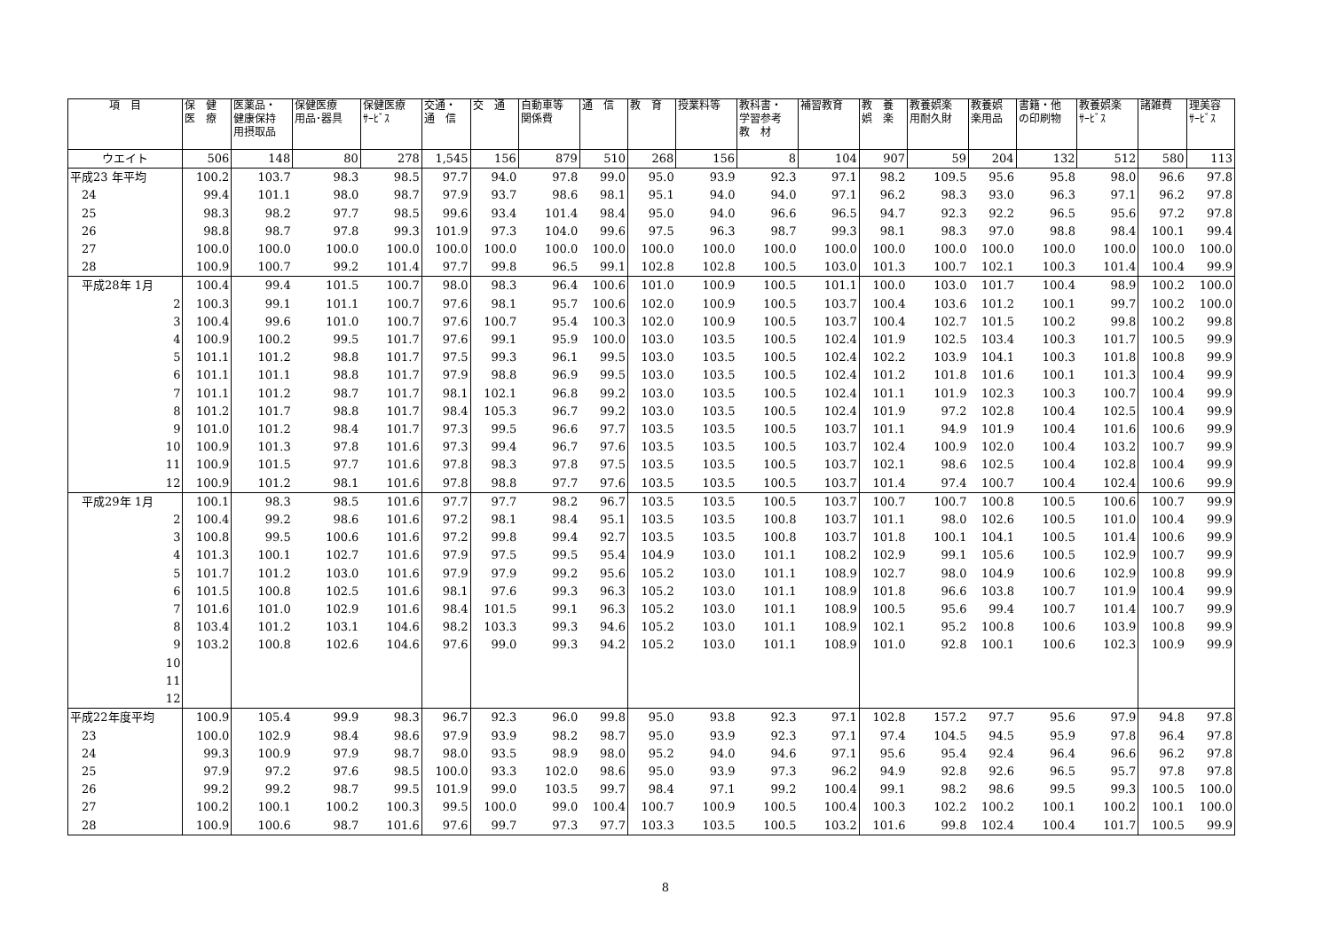| 項 目 | 保 健 医 療 | 医薬品・ 健康保持 用摂取品 | 保健医療 用品･器具 | 保健医療 ｻｰﾋﾞｽ | 交通・ 通 信 | 交 通 | 自動車等 関係費 | 通 信 | 教 育 | 授業料等 | 教科書・ 学習参考 教 材 | 補習教育 | 教 養 娯 楽 | 教養娯楽 用耐久財 | 教養娯 楽用品 | 書籍・他 の印刷物 | 教養娯楽 ｻｰﾋﾞｽ | 諸雑費 | 理美容 ｻｰﾋﾞｽ |
| --- | --- | --- | --- | --- | --- | --- | --- | --- | --- | --- | --- | --- | --- | --- | --- | --- | --- | --- | --- |
| ウエイト | 506 | 148 | 80 | 278 | 1,545 | 156 | 879 | 510 | 268 | 156 | 8 | 104 | 907 | 59 | 204 | 132 | 512 | 580 | 113 |
| 平成23 年平均 | 100.2 | 103.7 | 98.3 | 98.5 | 97.7 | 94.0 | 97.8 | 99.0 | 95.0 | 93.9 | 92.3 | 97.1 | 98.2 | 109.5 | 95.6 | 95.8 | 98.0 | 96.6 | 97.8 |
| 24 | 99.4 | 101.1 | 98.0 | 98.7 | 97.9 | 93.7 | 98.6 | 98.1 | 95.1 | 94.0 | 94.0 | 97.1 | 96.2 | 98.3 | 93.0 | 96.3 | 97.1 | 96.2 | 97.8 |
| 25 | 98.3 | 98.2 | 97.7 | 98.5 | 99.6 | 93.4 | 101.4 | 98.4 | 95.0 | 94.0 | 96.6 | 96.5 | 94.7 | 92.3 | 92.2 | 96.5 | 95.6 | 97.2 | 97.8 |
| 26 | 98.8 | 98.7 | 97.8 | 99.3 | 101.9 | 97.3 | 104.0 | 99.6 | 97.5 | 96.3 | 98.7 | 99.3 | 98.1 | 98.3 | 97.0 | 98.8 | 98.4 | 100.1 | 99.4 |
| 27 | 100.0 | 100.0 | 100.0 | 100.0 | 100.0 | 100.0 | 100.0 | 100.0 | 100.0 | 100.0 | 100.0 | 100.0 | 100.0 | 100.0 | 100.0 | 100.0 | 100.0 | 100.0 | 100.0 |
| 28 | 100.9 | 100.7 | 99.2 | 101.4 | 97.7 | 99.8 | 96.5 | 99.1 | 102.8 | 102.8 | 100.5 | 103.0 | 101.3 | 100.7 | 102.1 | 100.3 | 101.4 | 100.4 | 99.9 |
| 平成28年 1月 | 100.4 | 99.4 | 101.5 | 100.7 | 98.0 | 98.3 | 96.4 | 100.6 | 101.0 | 100.9 | 100.5 | 101.1 | 100.0 | 103.0 | 101.7 | 100.4 | 98.9 | 100.2 | 100.0 |
| 2 | 100.3 | 99.1 | 101.1 | 100.7 | 97.6 | 98.1 | 95.7 | 100.6 | 102.0 | 100.9 | 100.5 | 103.7 | 100.4 | 103.6 | 101.2 | 100.1 | 99.7 | 100.2 | 100.0 |
| 3 | 100.4 | 99.6 | 101.0 | 100.7 | 97.6 | 100.7 | 95.4 | 100.3 | 102.0 | 100.9 | 100.5 | 103.7 | 100.4 | 102.7 | 101.5 | 100.2 | 99.8 | 100.2 | 99.8 |
| 4 | 100.9 | 100.2 | 99.5 | 101.7 | 97.6 | 99.1 | 95.9 | 100.0 | 103.0 | 103.5 | 100.5 | 102.4 | 101.9 | 102.5 | 103.4 | 100.3 | 101.7 | 100.5 | 99.9 |
| 5 | 101.1 | 101.2 | 98.8 | 101.7 | 97.5 | 99.3 | 96.1 | 99.5 | 103.0 | 103.5 | 100.5 | 102.4 | 102.2 | 103.9 | 104.1 | 100.3 | 101.8 | 100.8 | 99.9 |
| 6 | 101.1 | 101.1 | 98.8 | 101.7 | 97.9 | 98.8 | 96.9 | 99.5 | 103.0 | 103.5 | 100.5 | 102.4 | 101.2 | 101.8 | 101.6 | 100.1 | 101.3 | 100.4 | 99.9 |
| 7 | 101.1 | 101.2 | 98.7 | 101.7 | 98.1 | 102.1 | 96.8 | 99.2 | 103.0 | 103.5 | 100.5 | 102.4 | 101.1 | 101.9 | 102.3 | 100.3 | 100.7 | 100.4 | 99.9 |
| 8 | 101.2 | 101.7 | 98.8 | 101.7 | 98.4 | 105.3 | 96.7 | 99.2 | 103.0 | 103.5 | 100.5 | 102.4 | 101.9 | 97.2 | 102.8 | 100.4 | 102.5 | 100.4 | 99.9 |
| 9 | 101.0 | 101.2 | 98.4 | 101.7 | 97.3 | 99.5 | 96.6 | 97.7 | 103.5 | 103.5 | 100.5 | 103.7 | 101.1 | 94.9 | 101.9 | 100.4 | 101.6 | 100.6 | 99.9 |
| 10 | 100.9 | 101.3 | 97.8 | 101.6 | 97.3 | 99.4 | 96.7 | 97.6 | 103.5 | 103.5 | 100.5 | 103.7 | 102.4 | 100.9 | 102.0 | 100.4 | 103.2 | 100.7 | 99.9 |
| 11 | 100.9 | 101.5 | 97.7 | 101.6 | 97.8 | 98.3 | 97.8 | 97.5 | 103.5 | 103.5 | 100.5 | 103.7 | 102.1 | 98.6 | 102.5 | 100.4 | 102.8 | 100.4 | 99.9 |
| 12 | 100.9 | 101.2 | 98.1 | 101.6 | 97.8 | 98.8 | 97.7 | 97.6 | 103.5 | 103.5 | 100.5 | 103.7 | 101.4 | 97.4 | 100.7 | 100.4 | 102.4 | 100.6 | 99.9 |
| 平成29年 1月 | 100.1 | 98.3 | 98.5 | 101.6 | 97.7 | 97.7 | 98.2 | 96.7 | 103.5 | 103.5 | 100.5 | 103.7 | 100.7 | 100.7 | 100.8 | 100.5 | 100.6 | 100.7 | 99.9 |
| 2 | 100.4 | 99.2 | 98.6 | 101.6 | 97.2 | 98.1 | 98.4 | 95.1 | 103.5 | 103.5 | 100.8 | 103.7 | 101.1 | 98.0 | 102.6 | 100.5 | 101.0 | 100.4 | 99.9 |
| 3 | 100.8 | 99.5 | 100.6 | 101.6 | 97.2 | 99.8 | 99.4 | 92.7 | 103.5 | 103.5 | 100.8 | 103.7 | 101.8 | 100.1 | 104.1 | 100.5 | 101.4 | 100.6 | 99.9 |
| 4 | 101.3 | 100.1 | 102.7 | 101.6 | 97.9 | 97.5 | 99.5 | 95.4 | 104.9 | 103.0 | 101.1 | 108.2 | 102.9 | 99.1 | 105.6 | 100.5 | 102.9 | 100.7 | 99.9 |
| 5 | 101.7 | 101.2 | 103.0 | 101.6 | 97.9 | 97.9 | 99.2 | 95.6 | 105.2 | 103.0 | 101.1 | 108.9 | 102.7 | 98.0 | 104.9 | 100.6 | 102.9 | 100.8 | 99.9 |
| 6 | 101.5 | 100.8 | 102.5 | 101.6 | 98.1 | 97.6 | 99.3 | 96.3 | 105.2 | 103.0 | 101.1 | 108.9 | 101.8 | 96.6 | 103.8 | 100.7 | 101.9 | 100.4 | 99.9 |
| 7 | 101.6 | 101.0 | 102.9 | 101.6 | 98.4 | 101.5 | 99.1 | 96.3 | 105.2 | 103.0 | 101.1 | 108.9 | 100.5 | 95.6 | 99.4 | 100.7 | 101.4 | 100.7 | 99.9 |
| 8 | 103.4 | 101.2 | 103.1 | 104.6 | 98.2 | 103.3 | 99.3 | 94.6 | 105.2 | 103.0 | 101.1 | 108.9 | 102.1 | 95.2 | 100.8 | 100.6 | 103.9 | 100.8 | 99.9 |
| 9 | 103.2 | 100.8 | 102.6 | 104.6 | 97.6 | 99.0 | 99.3 | 94.2 | 105.2 | 103.0 | 101.1 | 108.9 | 101.0 | 92.8 | 100.1 | 100.6 | 102.3 | 100.9 | 99.9 |
| 10 | | | | | | | | | | | | | | | | | | | |
| 11 | | | | | | | | | | | | | | | | | | | |
| 12 | | | | | | | | | | | | | | | | | | | |
| 平成22年度平均 | 100.9 | 105.4 | 99.9 | 98.3 | 96.7 | 92.3 | 96.0 | 99.8 | 95.0 | 93.8 | 92.3 | 97.1 | 102.8 | 157.2 | 97.7 | 95.6 | 97.9 | 94.8 | 97.8 |
| 23 | 100.0 | 102.9 | 98.4 | 98.6 | 97.9 | 93.9 | 98.2 | 98.7 | 95.0 | 93.9 | 92.3 | 97.1 | 97.4 | 104.5 | 94.5 | 95.9 | 97.8 | 96.4 | 97.8 |
| 24 | 99.3 | 100.9 | 97.9 | 98.7 | 98.0 | 93.5 | 98.9 | 98.0 | 95.2 | 94.0 | 94.6 | 97.1 | 95.6 | 95.4 | 92.4 | 96.4 | 96.6 | 96.2 | 97.8 |
| 25 | 97.9 | 97.2 | 97.6 | 98.5 | 100.0 | 93.3 | 102.0 | 98.6 | 95.0 | 93.9 | 97.3 | 96.2 | 94.9 | 92.8 | 92.6 | 96.5 | 95.7 | 97.8 | 97.8 |
| 26 | 99.2 | 99.2 | 98.7 | 99.5 | 101.9 | 99.0 | 103.5 | 99.7 | 98.4 | 97.1 | 99.2 | 100.4 | 99.1 | 98.2 | 98.6 | 99.5 | 99.3 | 100.5 | 100.0 |
| 27 | 100.2 | 100.1 | 100.2 | 100.3 | 99.5 | 100.0 | 99.0 | 100.4 | 100.7 | 100.9 | 100.5 | 100.4 | 100.3 | 102.2 | 100.2 | 100.1 | 100.2 | 100.1 | 100.0 |
| 28 | 100.9 | 100.6 | 98.7 | 101.6 | 97.6 | 99.7 | 97.3 | 97.7 | 103.3 | 103.5 | 100.5 | 103.2 | 101.6 | 99.8 | 102.4 | 100.4 | 101.7 | 100.5 | 99.9 |
8